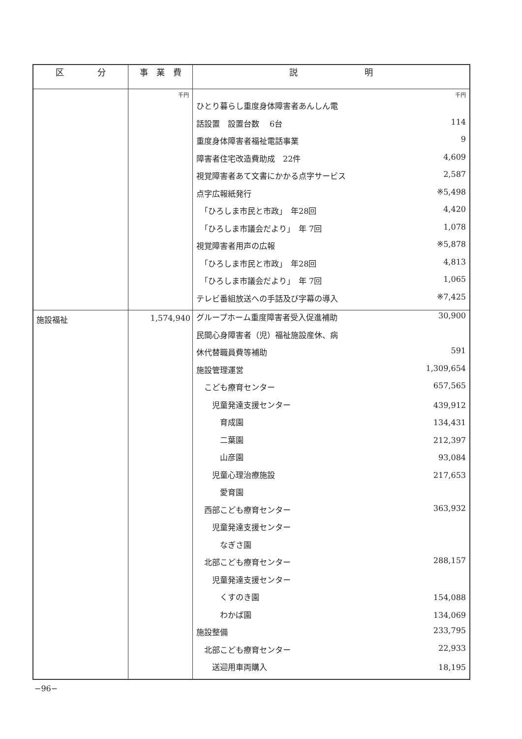| 区 分 | 事 業 費 | 説 明 |
| --- | --- | --- |
| | 千円 | 千円 / ひとり暮らし重度身体障害者あんしん電 / / / 話設置 設置台数 6台 / 114 / / 重度身体障害者福祉電話事業 / 9 / / 障害者住宅改造費助成 22件 / 4,609 / / 視覚障害者あて文書にかかる点字サービス / 2,587 / / 点字広報紙発行 / ※5,498 / / 「ひろしま市民と市政」 年28回 / 4,420 / / 「ひろしま市議会だより」 年 7回 / 1,078 / / 視覚障害者用声の広報 / ※5,878 / / 「ひろしま市民と市政」 年28回 / 4,813 / / 「ひろしま市議会だより」 年 7回 / 1,065 / / テレビ番組放送への手話及び字幕の導入 / ※7,425 / |
| 施設福祉 | 1,574,940 | / グループホーム重度障害者受入促進補助 / 30,900 / / 民間心身障害者（児）福祉施設産休、病 / / / 休代替職員費等補助 / 591 / / 施設管理運営 / 1,309,654 / / こども療育センター / 657,565 / / 児童発達支援センター / 439,912 / / 育成園 / 134,431 / / 二葉園 / 212,397 / / 山彦園 / 93,084 / / 児童心理治療施設 / 217,653 / / 愛育園 / / / 西部こども療育センター / 363,932 / / 児童発達支援センター / / / なぎさ園 / / / 北部こども療育センター / 288,157 / / 児童発達支援センター / / / くすのき園 / 154,088 / / わかば園 / 134,069 / / 施設整備 / 233,795 / / 北部こども療育センター / 22,933 / / 送迎用車両購入 / 18,195 / |
−96−